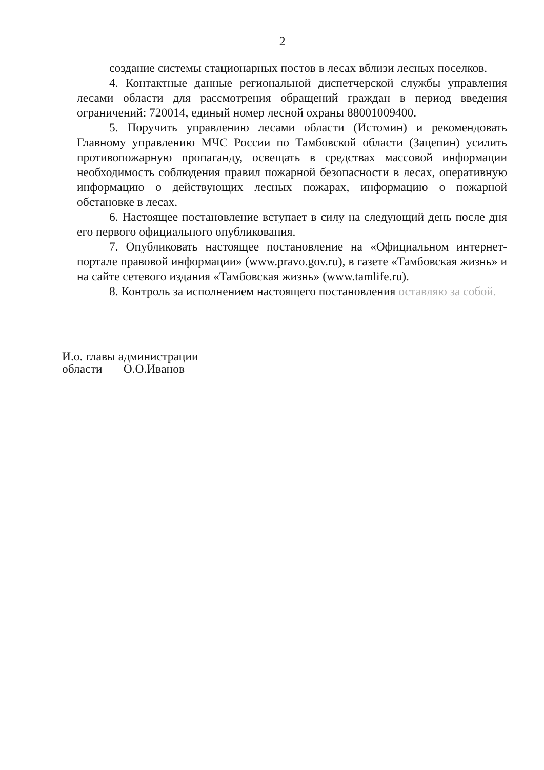2
создание системы стационарных постов в лесах вблизи лесных поселков.
4. Контактные данные региональной диспетчерской службы управления лесами области для рассмотрения обращений граждан в период введения ограничений: 720014, единый номер лесной охраны 88001009400.
5. Поручить управлению лесами области (Истомин) и рекомендовать Главному управлению МЧС России по Тамбовской области (Зацепин) усилить противопожарную пропаганду, освещать в средствах массовой информации необходимость соблюдения правил пожарной безопасности в лесах, оперативную информацию о действующих лесных пожарах, информацию о пожарной обстановке в лесах.
6. Настоящее постановление вступает в силу на следующий день после дня его первого официального опубликования.
7. Опубликовать настоящее постановление на «Официальном интернет-портале правовой информации» (www.pravo.gov.ru), в газете «Тамбовская жизнь» и на сайте сетевого издания «Тамбовская жизнь» (www.tamlife.ru).
8. Контроль за исполнением настоящего постановления оставляю за собой.
И.о. главы администрации
области О.О.Иванов